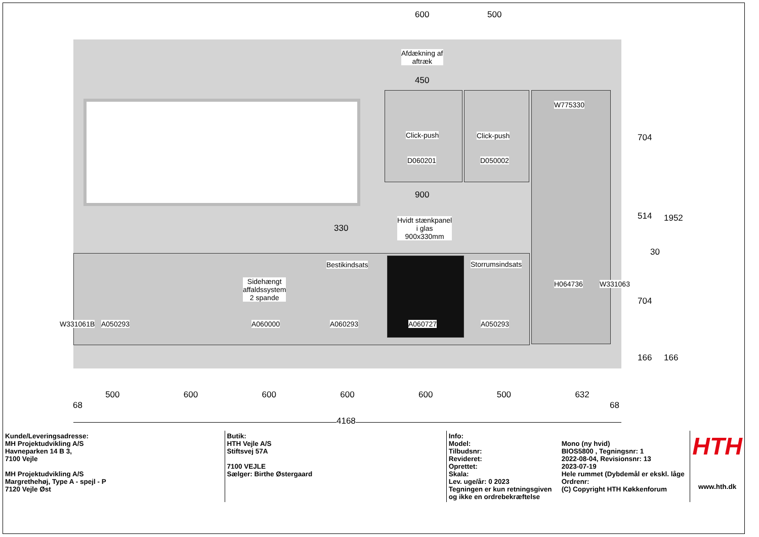600 500
Afdækning af
aftræk
450
Click-push Click-push
D060201 D050002
W775330
900
330
Hvidt stænkpanel
i glas
900x330mm
Bestikindsats Storrumsindsats
Sidehængt
affaldssystem
2 spande
H064736 W331063
W331061B A050293 A060000 A060293 A060727 A050293
704
514 1952
30
704
166 166
500 600 600 600 600 500 632
68 68
4168
| Kunde/Leveringsadresse: MH Projektudvikling A/S Havneparken 14 B 3, 7100 Vejle MH Projektudvikling A/S Margrethehøj, Type A - spejl - P 7120 Vejle Øst | Butik: HTH Vejle A/S Stiftsvej 57A 7100 VEJLE Sælger: Birthe Østergaard | Info: Model: Tilbudsnr: Revideret: Oprettet: Skala: Lev. uge/år: 0 2023 Tegningen er kun retningsgiven og ikke en ordrebekræftelse | Mono (ny hvid) BIOS5800 , Tegningsnr: 1 2022-08-04, Revisionsnr: 13 2023-07-19 Hele rummet (Dybdemål er ekskl. låge Ordrenr: (C) Copyright HTH Køkkenforum | HTH www.hth.dk |